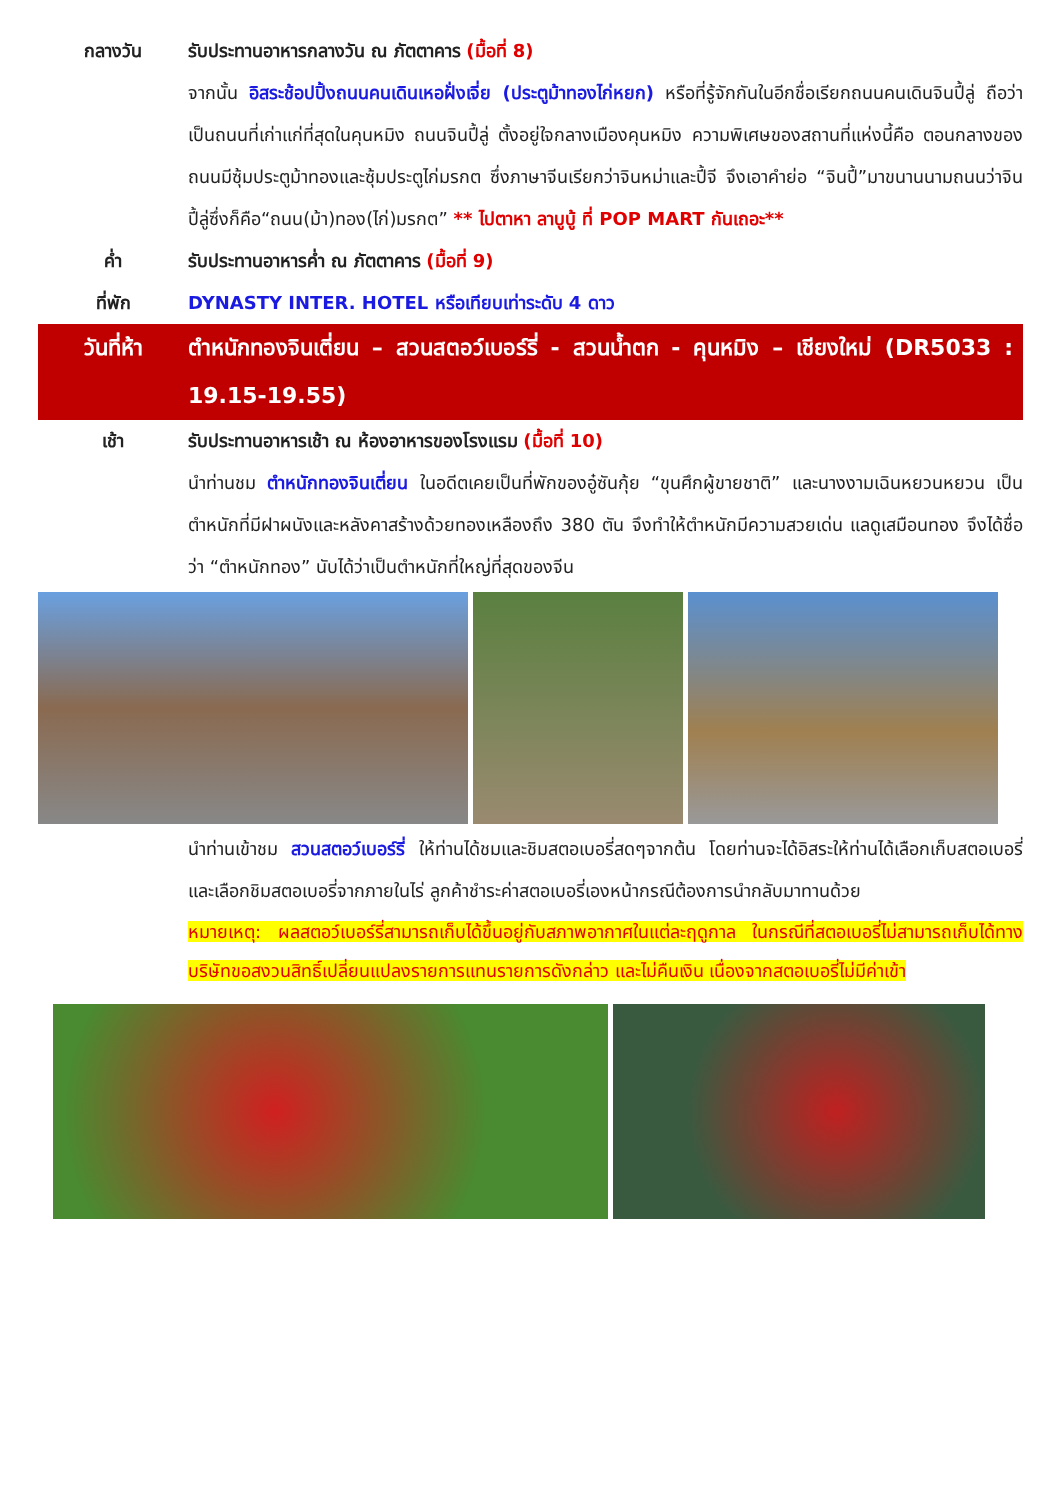กลางวัน รับประทานอาหารกลางวัน ณ ภัตตาคาร (มื้อที่ 8)
จากนั้น อิสระช้อปปิ้งถนนคนเดินเหอฝั่งเจี่ย (ประตูม้าทองไก่หยก) หรือที่รู้จักกันในอีกชื่อเรียกถนนคนเดินจินปี้ลู่ ถือว่าเป็นถนนที่เก่าแก่ที่สุดในคุนหมิง ถนนจินปี้ลู่ ตั้งอยู่ใจกลางเมืองคุนหมิง ความพิเศษของสถานที่แห่งนี้คือ ตอนกลางของถนนมีซุ้มประตูม้าทองและซุ้มประตูไก่มรกต ซึ่งภาษาจีนเรียกว่าจินหม่าและปี้จี จึงเอาคำย่อ “จินปี้”มาขนานนามถนนว่าจินปี้ลู่ซึ่งก็คือ“ถนน(ม้า)ทอง(ไก่)มรกต” ** ไปตาหา ลาบูบู้ ที่ POP MART กันเถอะ**
ค่ำ รับประทานอาหารค่ำ ณ ภัตตาคาร (มื้อที่ 9)
ที่พัก DYNASTY INTER. HOTEL หรือเทียบเท่าระดับ 4 ดาว
วันที่ห้า ตำหนักทองจินเตี่ยน – สวนสตอว์เบอร์รี่ - สวนน้ำตก - คุนหมิง – เชียงใหม่ (DR5033 : 19.15-19.55)
เช้า รับประทานอาหารเช้า ณ ห้องอาหารของโรงแรม (มื้อที่ 10)
นำท่านชม ตำหนักทองจินเตี่ยน ในอดีตเคยเป็นที่พักของอู๋ซันกุ้ย “ขุนศึกผู้ขายชาติ” และนางงามเฉินหยวนหยวน เป็นตำหนักที่มีฝาผนังและหลังคาสร้างด้วยทองเหลืองถึง 380 ตัน จึงทำให้ตำหนักมีความสวยเด่น แลดูเสมือนทอง จึงได้ชื่อว่า “ตำหนักทอง” นับได้ว่าเป็นตำหนักที่ใหญ่ที่สุดของจีน
นำท่านเข้าชม สวนสตอว์เบอร์รี่ ให้ท่านได้ชมและชิมสตอเบอรี่สดๆจากต้น โดยท่านจะได้อิสระให้ท่านได้เลือกเก็บสตอเบอรี่และเลือกชิมสตอเบอรี่จากภายในไร่ ลูกค้าชำระค่าสตอเบอรี่เองหน้ากรณีต้องการนำกลับมาทานด้วย
หมายเหตุ: ผลสตอว์เบอร์รี่สามารถเก็บได้ขึ้นอยู่กับสภาพอากาศในแต่ละฤดูกาล ในกรณีที่สตอเบอรี่ไม่สามารถเก็บได้ทางบริษัทขอสงวนสิทธิ์เปลี่ยนแปลงรายการแทนรายการดังกล่าว และไม่คืนเงิน เนื่องจากสตอเบอรี่ไม่มีค่าเข้า